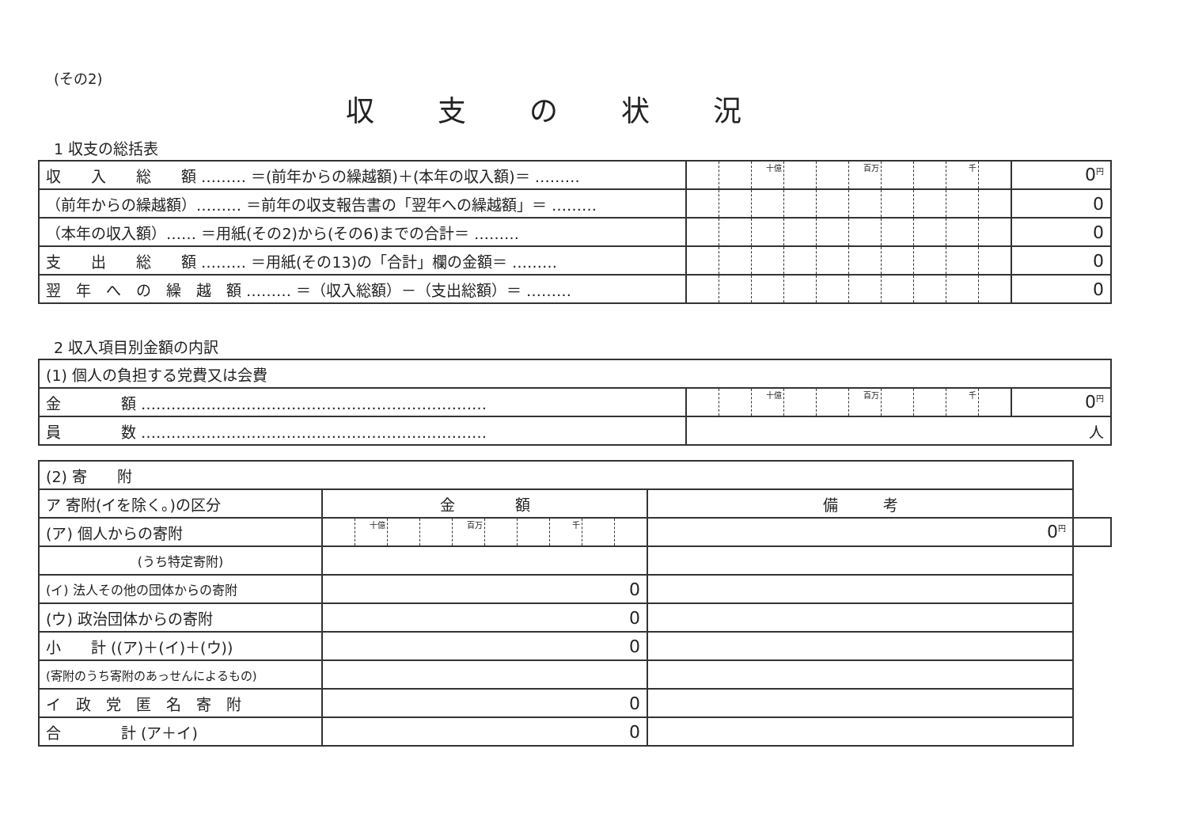(その2)
収支の状況
1 収支の総括表
| 収 入 総 額 ……… ＝(前年からの繰越額)＋(本年の収入額)＝ ……… | | | 十億 | | | 百万 | | | 千 | | 0<sup>円</sup> |
| （前年からの繰越額）……… ＝前年の収支報告書の「翌年への繰越額」＝ ……… | | | | | | | | | | | 0 |
| （本年の収入額）…… ＝用紙(その2)から(その6)までの合計＝ ……… | | | | | | | | | | | 0 |
| 支 出 総 額 ……… ＝用紙(その13)の「合計」欄の金額＝ ……… | | | | | | | | | | | 0 |
| 翌 年 へ の 繰 越 額 ……… ＝（収入総額）－（支出総額）＝ ……… | | | | | | | | | | | 0 |
2 収入項目別金額の内訳
| (1) 個人の負担する党費又は会費 | | | | | | | | | | | |
| 金 額 …………………………………………………………… | | | 十億 | | | 百万 | | | 千 | | 0<sup>円</sup> |
| 員 数 …………………………………………………………… | 人 | | | | | | | | | | |
| (2) 寄 附 | | | | | | | | | | | | | |
| ア 寄附(イを除く。)の区分 | 金 額 | | | | | | | | | | | 備 考 | |
| (ア) 個人からの寄附 | | 十億 | | | 百万 | | | 千 | | | 0<sup>円</sup> | | |
| (うち特定寄附) | | | | | | | | | | | | | |
| (イ) 法人その他の団体からの寄附 | 0 | | | | | | | | | | | | |
| (ウ) 政治団体からの寄附 | 0 | | | | | | | | | | | | |
| 小 計 ((ア)＋(イ)＋(ウ)) | 0 | | | | | | | | | | | | |
| (寄附のうち寄附のあっせんによるもの) | | | | | | | | | | | | | |
| イ 政 党 匿 名 寄 附 | 0 | | | | | | | | | | | | |
| 合 計 (ア＋イ) | 0 | | | | | | | | | | | | |